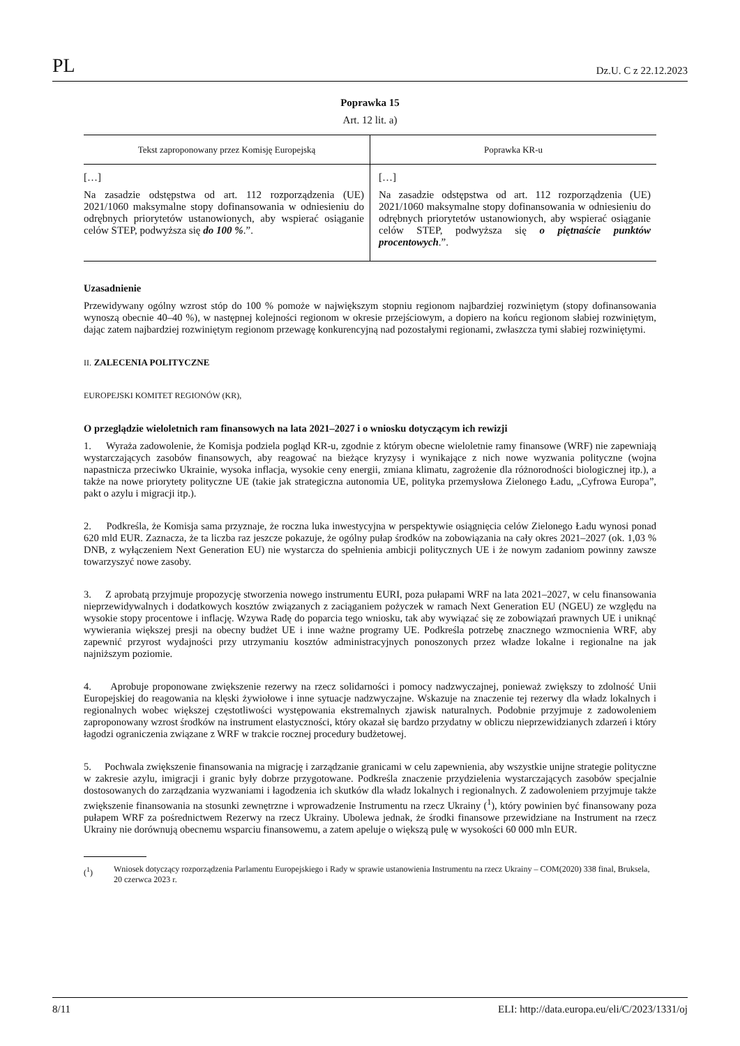PL Dz.U. C z 22.12.2023
Poprawka 15
Art. 12 lit. a)
| Tekst zaproponowany przez Komisję Europejską | Poprawka KR-u |
| --- | --- |
| […] Na zasadzie odstępstwa od art. 112 rozporządzenia (UE) 2021/1060 maksymalne stopy dofinansowania w odniesieniu do odrębnych priorytetów ustanowionych, aby wspierać osiąganie celów STEP, podwyższa się do 100 % .”. | […] Na zasadzie odstępstwa od art. 112 rozporządzenia (UE) 2021/1060 maksymalne stopy dofinansowania w odniesieniu do odrębnych priorytetów ustanowionych, aby wspierać osiąganie celów STEP, podwyższa się o piętnaście punktów procentowych .”. |
Uzasadnienie
Przewidywany ogólny wzrost stóp do 100 % pomoże w największym stopniu regionom najbardziej rozwiniętym (stopy dofinansowania wynoszą obecnie 40–40 %), w następnej kolejności regionom w okresie przejściowym, a dopiero na końcu regionom słabiej rozwiniętym, dając zatem najbardziej rozwiniętym regionom przewagę konkurencyjną nad pozostałymi regionami, zwłaszcza tymi słabiej rozwiniętymi.
II. ZALECENIA POLITYCZNE
EUROPEJSKI KOMITET REGIONÓW (KR),
O przeglądzie wieloletnich ram finansowych na lata 2021–2027 i o wniosku dotyczącym ich rewizji
1. Wyraża zadowolenie, że Komisja podziela pogląd KR-u, zgodnie z którym obecne wieloletnie ramy finansowe (WRF) nie zapewniają wystarczających zasobów finansowych, aby reagować na bieżące kryzysy i wynikające z nich nowe wyzwania polityczne (wojna napastnicza przeciwko Ukrainie, wysoka inflacja, wysokie ceny energii, zmiana klimatu, zagrożenie dla różnorodności biologicznej itp.), a także na nowe priorytety polityczne UE (takie jak strategiczna autonomia UE, polityka przemysłowa Zielonego Ładu, „Cyfrowa Europa”, pakt o azylu i migracji itp.).
2. Podkreśla, że Komisja sama przyznaje, że roczna luka inwestycyjna w perspektywie osiągnięcia celów Zielonego Ładu wynosi ponad 620 mld EUR. Zaznacza, że ta liczba raz jeszcze pokazuje, że ogólny pułap środków na zobowiązania na cały okres 2021–2027 (ok. 1,03 % DNB, z wyłączeniem Next Generation EU) nie wystarcza do spełnienia ambicji politycznych UE i że nowym zadaniom powinny zawsze towarzyszyć nowe zasoby.
3. Z aprobatą przyjmuje propozycję stworzenia nowego instrumentu EURI, poza pułapami WRF na lata 2021–2027, w celu finansowania nieprzewidywalnych i dodatkowych kosztów związanych z zaciąganiem pożyczek w ramach Next Generation EU (NGEU) ze względu na wysokie stopy procentowe i inflację. Wzywa Radę do poparcia tego wniosku, tak aby wywiązać się ze zobowiązań prawnych UE i uniknąć wywierania większej presji na obecny budżet UE i inne ważne programy UE. Podkreśla potrzebę znacznego wzmocnienia WRF, aby zapewnić przyrost wydajności przy utrzymaniu kosztów administracyjnych ponoszonych przez władze lokalne i regionalne na jak najniższym poziomie.
4. Aprobuje proponowane zwiększenie rezerwy na rzecz solidarności i pomocy nadzwyczajnej, ponieważ zwiększy to zdolność Unii Europejskiej do reagowania na klęski żywiołowe i inne sytuacje nadzwyczajne. Wskazuje na znaczenie tej rezerwy dla władz lokalnych i regionalnych wobec większej częstotliwości występowania ekstremalnych zjawisk naturalnych. Podobnie przyjmuje z zadowoleniem zaproponowany wzrost środków na instrument elastyczności, który okazał się bardzo przydatny w obliczu nieprzewidzianych zdarzeń i który łagodzi ograniczenia związane z WRF w trakcie rocznej procedury budżetowej.
5. Pochwala zwiększenie finansowania na migrację i zarządzanie granicami w celu zapewnienia, aby wszystkie unijne strategie polityczne w zakresie azylu, imigracji i granic były dobrze przygotowane. Podkreśla znaczenie przydzielenia wystarczających zasobów specjalnie dostosowanych do zarządzania wyzwaniami i łagodzenia ich skutków dla władz lokalnych i regionalnych. Z zadowoleniem przyjmuje także zwiększenie finansowania na stosunki zewnętrzne i wprowadzenie Instrumentu na rzecz Ukrainy (<sup>1</sup>), który powinien być finansowany poza pułapem WRF za pośrednictwem Rezerwy na rzecz Ukrainy. Ubolewa jednak, że środki finansowe przewidziane na Instrument na rzecz Ukrainy nie dorównują obecnemu wsparciu finansowemu, a zatem apeluje o większą pulę w wysokości 60 000 mln EUR.
(<sup>1</sup>) Wniosek dotyczący rozporządzenia Parlamentu Europejskiego i Rady w sprawie ustanowienia Instrumentu na rzecz Ukrainy – COM(2020) 338 final, Bruksela, 20 czerwca 2023 r.
8/11 ELI: http://data.europa.eu/eli/C/2023/1331/oj